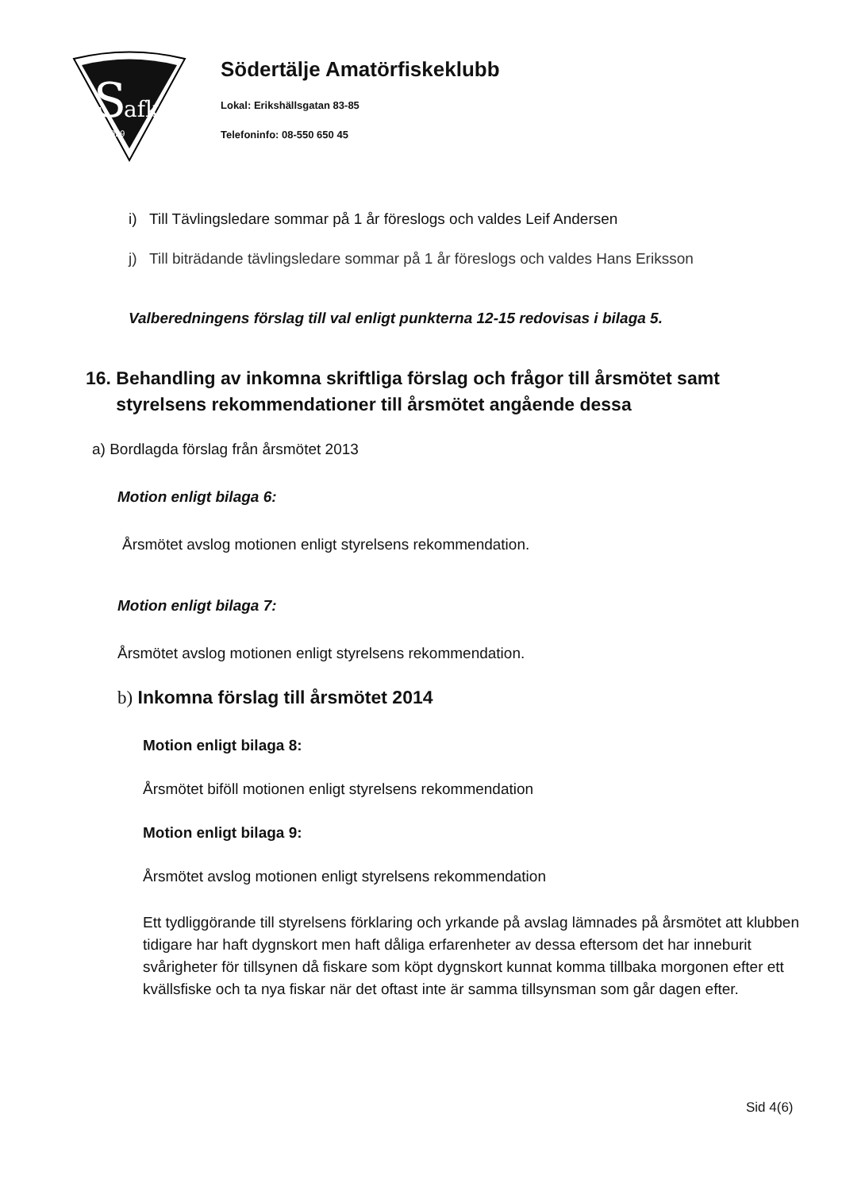S
afk
1929
Södertälje Amatörfiskeklubb
Lokal: Erikshällsgatan 83-85
Telefoninfo: 08-550 650 45
i) Till Tävlingsledare sommar på 1 år föreslogs och valdes Leif Andersen
j) Till biträdande tävlingsledare sommar på 1 år föreslogs och valdes Hans Eriksson
Valberedningens förslag till val enligt punkterna 12-15 redovisas i bilaga 5.
16. Behandling av inkomna skriftliga förslag och frågor till årsmötet samt
styrelsens rekommendationer till årsmötet angående dessa
a) Bordlagda förslag från årsmötet 2013
Motion enligt bilaga 6:
Årsmötet avslog motionen enligt styrelsens rekommendation.
Motion enligt bilaga 7:
Årsmötet avslog motionen enligt styrelsens rekommendation.
b) Inkomna förslag till årsmötet 2014
Motion enligt bilaga 8:
Årsmötet biföll motionen enligt styrelsens rekommendation
Motion enligt bilaga 9:
Årsmötet avslog motionen enligt styrelsens rekommendation
Ett tydliggörande till styrelsens förklaring och yrkande på avslag lämnades på årsmötet att klubben tidigare har haft dygnskort men haft dåliga erfarenheter av dessa eftersom det har inneburit svårigheter för tillsynen då fiskare som köpt dygnskort kunnat komma tillbaka morgonen efter ett kvällsfiske och ta nya fiskar när det oftast inte är samma tillsynsman som går dagen efter.
Sid 4(6)